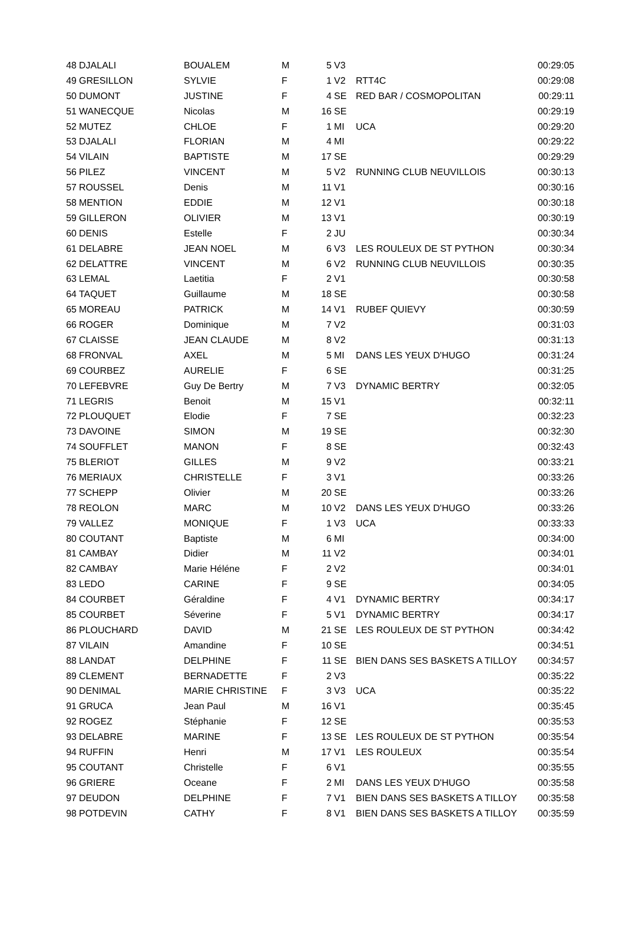| 48 | DJALALI | BOUALEM | M | 5 | V3 | | 00:29:05 |
| 49 | GRESILLON | SYLVIE | F | 1 | V2 | RTT4C | 00:29:08 |
| 50 | DUMONT | JUSTINE | F | 4 | SE | RED BAR / COSMOPOLITAN | 00:29:11 |
| 51 | WANECQUE | Nicolas | M | 16 | SE | | 00:29:19 |
| 52 | MUTEZ | CHLOE | F | 1 | MI | UCA | 00:29:20 |
| 53 | DJALALI | FLORIAN | M | 4 | MI | | 00:29:22 |
| 54 | VILAIN | BAPTISTE | M | 17 | SE | | 00:29:29 |
| 56 | PILEZ | VINCENT | M | 5 | V2 | RUNNING CLUB NEUVILLOIS | 00:30:13 |
| 57 | ROUSSEL | Denis | M | 11 | V1 | | 00:30:16 |
| 58 | MENTION | EDDIE | M | 12 | V1 | | 00:30:18 |
| 59 | GILLERON | OLIVIER | M | 13 | V1 | | 00:30:19 |
| 60 | DENIS | Estelle | F | 2 | JU | | 00:30:34 |
| 61 | DELABRE | JEAN NOEL | M | 6 | V3 | LES ROULEUX DE ST PYTHON | 00:30:34 |
| 62 | DELATTRE | VINCENT | M | 6 | V2 | RUNNING CLUB NEUVILLOIS | 00:30:35 |
| 63 | LEMAL | Laetitia | F | 2 | V1 | | 00:30:58 |
| 64 | TAQUET | Guillaume | M | 18 | SE | | 00:30:58 |
| 65 | MOREAU | PATRICK | M | 14 | V1 | RUBEF QUIEVY | 00:30:59 |
| 66 | ROGER | Dominique | M | 7 | V2 | | 00:31:03 |
| 67 | CLAISSE | JEAN CLAUDE | M | 8 | V2 | | 00:31:13 |
| 68 | FRONVAL | AXEL | M | 5 | MI | DANS LES YEUX D'HUGO | 00:31:24 |
| 69 | COURBEZ | AURELIE | F | 6 | SE | | 00:31:25 |
| 70 | LEFEBVRE | Guy De Bertry | M | 7 | V3 | DYNAMIC BERTRY | 00:32:05 |
| 71 | LEGRIS | Benoit | M | 15 | V1 | | 00:32:11 |
| 72 | PLOUQUET | Elodie | F | 7 | SE | | 00:32:23 |
| 73 | DAVOINE | SIMON | M | 19 | SE | | 00:32:30 |
| 74 | SOUFFLET | MANON | F | 8 | SE | | 00:32:43 |
| 75 | BLERIOT | GILLES | M | 9 | V2 | | 00:33:21 |
| 76 | MERIAUX | CHRISTELLE | F | 3 | V1 | | 00:33:26 |
| 77 | SCHEPP | Olivier | M | 20 | SE | | 00:33:26 |
| 78 | REOLON | MARC | M | 10 | V2 | DANS LES YEUX D'HUGO | 00:33:26 |
| 79 | VALLEZ | MONIQUE | F | 1 | V3 | UCA | 00:33:33 |
| 80 | COUTANT | Baptiste | M | 6 | MI | | 00:34:00 |
| 81 | CAMBAY | Didier | M | 11 | V2 | | 00:34:01 |
| 82 | CAMBAY | Marie Héléne | F | 2 | V2 | | 00:34:01 |
| 83 | LEDO | CARINE | F | 9 | SE | | 00:34:05 |
| 84 | COURBET | Géraldine | F | 4 | V1 | DYNAMIC BERTRY | 00:34:17 |
| 85 | COURBET | Séverine | F | 5 | V1 | DYNAMIC BERTRY | 00:34:17 |
| 86 | PLOUCHARD | DAVID | M | 21 | SE | LES ROULEUX DE ST PYTHON | 00:34:42 |
| 87 | VILAIN | Amandine | F | 10 | SE | | 00:34:51 |
| 88 | LANDAT | DELPHINE | F | 11 | SE | BIEN DANS SES BASKETS A TILLOY | 00:34:57 |
| 89 | CLEMENT | BERNADETTE | F | 2 | V3 | | 00:35:22 |
| 90 | DENIMAL | MARIE CHRISTINE | F | 3 | V3 | UCA | 00:35:22 |
| 91 | GRUCA | Jean Paul | M | 16 | V1 | | 00:35:45 |
| 92 | ROGEZ | Stéphanie | F | 12 | SE | | 00:35:53 |
| 93 | DELABRE | MARINE | F | 13 | SE | LES ROULEUX DE ST PYTHON | 00:35:54 |
| 94 | RUFFIN | Henri | M | 17 | V1 | LES ROULEUX | 00:35:54 |
| 95 | COUTANT | Christelle | F | 6 | V1 | | 00:35:55 |
| 96 | GRIERE | Oceane | F | 2 | MI | DANS LES YEUX D'HUGO | 00:35:58 |
| 97 | DEUDON | DELPHINE | F | 7 | V1 | BIEN DANS SES BASKETS A TILLOY | 00:35:58 |
| 98 | POTDEVIN | CATHY | F | 8 | V1 | BIEN DANS SES BASKETS A TILLOY | 00:35:59 |